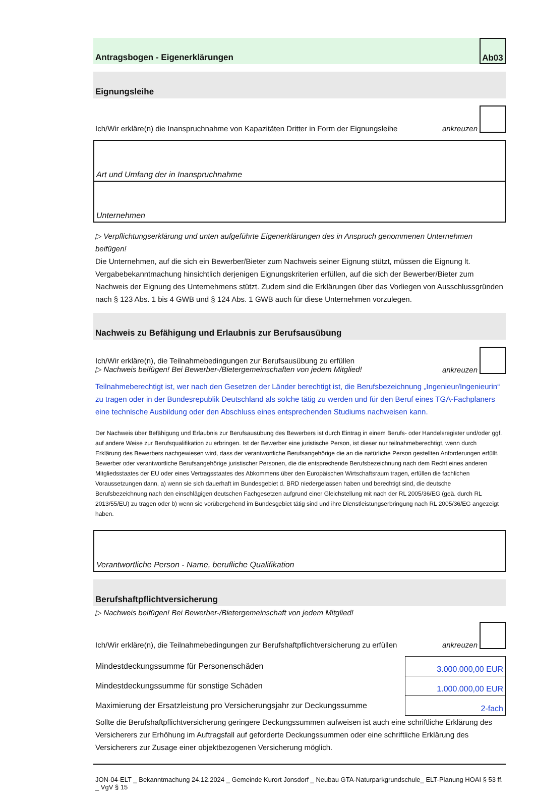Antragsbogen - Eigenerklärungen
Ab03
Eignungsleihe
Ich/Wir erkläre(n) die Inanspruchnahme von Kapazitäten Dritter in Form der Eignungsleihe ankreuzen
Art und Umfang der in Inanspruchnahme
Unternehmen
▷ Verpflichtungserklärung und unten aufgeführte Eigenerklärungen des in Anspruch genommenen Unternehmen beifügen!
Die Unternehmen, auf die sich ein Bewerber/Bieter zum Nachweis seiner Eignung stützt, müssen die Eignung lt. Vergabebekanntmachung hinsichtlich derjenigen Eignungskriterien erfüllen, auf die sich der Bewerber/Bieter zum Nachweis der Eignung des Unternehmens stützt. Zudem sind die Erklärungen über das Vorliegen von Ausschlussgründen nach § 123 Abs. 1 bis 4 GWB und § 124 Abs. 1 GWB auch für diese Unternehmen vorzulegen.
Nachweis zu Befähigung und Erlaubnis zur Berufsausübung
Ich/Wir erkläre(n), die Teilnahmebedingungen zur Berufsausübung zu erfüllen
▷ Nachweis beifügen! Bei Bewerber-/Bietergemeinschaften von jedem Mitglied! ankreuzen
Teilnahmeberechtigt ist, wer nach den Gesetzen der Länder berechtigt ist, die Berufsbezeichnung „Ingenieur/Ingenieurin“ zu tragen oder in der Bundesrepublik Deutschland als solche tätig zu werden und für den Beruf eines TGA-Fachplaners eine technische Ausbildung oder den Abschluss eines entsprechenden Studiums nachweisen kann.
Der Nachweis über Befähigung und Erlaubnis zur Berufsausübung des Bewerbers ist durch Eintrag in einem Berufs- oder Handelsregister und/oder ggf. auf andere Weise zur Berufsqualifikation zu erbringen. Ist der Bewerber eine juristische Person, ist dieser nur teilnahmeberechtigt, wenn durch Erklärung des Bewerbers nachgewiesen wird, dass der verantwortliche Berufsangehörige die an die natürliche Person gestellten Anforderungen erfüllt. Bewerber oder verantwortliche Berufsangehörige juristischer Personen, die die entsprechende Berufsbezeichnung nach dem Recht eines anderen Mitgliedsstaates der EU oder eines Vertragsstaates des Abkommens über den Europäischen Wirtschaftsraum tragen, erfüllen die fachlichen Voraussetzungen dann, a) wenn sie sich dauerhaft im Bundesgebiet d. BRD niedergelassen haben und berechtigt sind, die deutsche Berufsbezeichnung nach den einschlägigen deutschen Fachgesetzen aufgrund einer Gleichstellung mit nach der RL 2005/36/EG (geä. durch RL 2013/55/EU) zu tragen oder b) wenn sie vorübergehend im Bundesgebiet tätig sind und ihre Dienstleistungserbringung nach RL 2005/36/EG angezeigt haben.
Verantwortliche Person - Name, berufliche Qualifikation
Berufshaftpflichtversicherung
▷ Nachweis beifügen! Bei Bewerber-/Bietergemeinschaft von jedem Mitglied!
Ich/Wir erkläre(n), die Teilnahmebedingungen zur Berufshaftpflichtversicherung zu erfüllen ankreuzen
| Mindestdeckungssumme für Personenschäden | 3.000.000,00 EUR |
| Mindestdeckungssumme für sonstige Schäden | 1.000.000,00 EUR |
| Maximierung der Ersatzleistung pro Versicherungsjahr zur Deckungssumme | 2-fach |
Sollte die Berufshaftpflichtversicherung geringere Deckungssummen aufweisen ist auch eine schriftliche Erklärung des Versicherers zur Erhöhung im Auftragsfall auf geforderte Deckungssummen oder eine schriftliche Erklärung des Versicherers zur Zusage einer objektbezogenen Versicherung möglich.
JON-04-ELT _ Bekanntmachung 24.12.2024 _ Gemeinde Kurort Jonsdorf _ Neubau GTA-Naturparkgrundschule_ ELT-Planung HOAI § 53 ff. _ VgV § 15